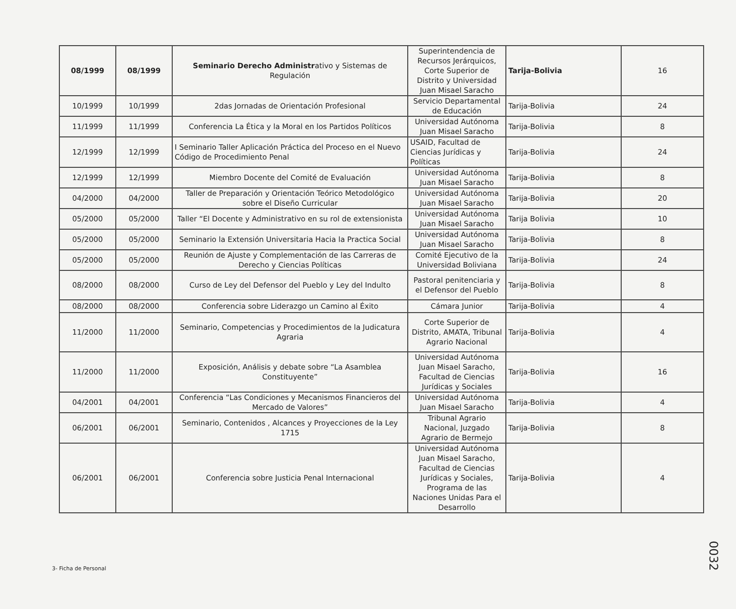| 08/1999 | 08/1999 | Seminario Derecho Administr ativo y Sistemas de Regulación | Superintendencia de Recursos Jerárquicos, Corte Superior de Distrito y Universidad Juan Misael Saracho | Tarija-Bolivia | 16 |
| 10/1999 | 10/1999 | 2das Jornadas de Orientación Profesional | Servicio Departamental de Educación | Tarija-Bolivia | 24 |
| 11/1999 | 11/1999 | Conferencia La Ética y la Moral en los Partidos Políticos | Universidad Autónoma Juan Misael Saracho | Tarija-Bolivia | 8 |
| 12/1999 | 12/1999 | I Seminario Taller Aplicación Práctica del Proceso en el Nuevo Código de Procedimiento Penal | USAID, Facultad de Ciencias Jurídicas y Políticas | Tarija-Bolivia | 24 |
| 12/1999 | 12/1999 | Miembro Docente del Comité de Evaluación | Universidad Autónoma Juan Misael Saracho | Tarija-Bolivia | 8 |
| 04/2000 | 04/2000 | Taller de Preparación y Orientación Teórico Metodológico sobre el Diseño Curricular | Universidad Autónoma Juan Misael Saracho | Tarija-Bolivia | 20 |
| 05/2000 | 05/2000 | Taller “El Docente y Administrativo en su rol de extensionista | Universidad Autónoma Juan Misael Saracho | Tarija Bolivia | 10 |
| 05/2000 | 05/2000 | Seminario la Extensión Universitaria Hacia la Practica Social | Universidad Autónoma Juan Misael Saracho | Tarija-Bolivia | 8 |
| 05/2000 | 05/2000 | Reunión de Ajuste y Complementación de las Carreras de Derecho y Ciencias Políticas | Comité Ejecutivo de la Universidad Boliviana | Tarija-Bolivia | 24 |
| 08/2000 | 08/2000 | Curso de Ley del Defensor del Pueblo y Ley del Indulto | Pastoral penitenciaria y el Defensor del Pueblo | Tarija-Bolivia | 8 |
| 08/2000 | 08/2000 | Conferencia sobre Liderazgo un Camino al Éxito | Cámara Junior | Tarija-Bolivia | 4 |
| 11/2000 | 11/2000 | Seminario, Competencias y Procedimientos de la Judicatura Agraria | Corte Superior de Distrito, AMATA, Tribunal Agrario Nacional | Tarija-Bolivia | 4 |
| 11/2000 | 11/2000 | Exposición, Análisis y debate sobre “La Asamblea Constituyente” | Universidad Autónoma Juan Misael Saracho, Facultad de Ciencias Jurídicas y Sociales | Tarija-Bolivia | 16 |
| 04/2001 | 04/2001 | Conferencia “Las Condiciones y Mecanismos Financieros del Mercado de Valores” | Universidad Autónoma Juan Misael Saracho | Tarija-Bolivia | 4 |
| 06/2001 | 06/2001 | Seminario, Contenidos , Alcances y Proyecciones de la Ley 1715 | Tribunal Agrario Nacional, Juzgado Agrario de Bermejo | Tarija-Bolivia | 8 |
| 06/2001 | 06/2001 | Conferencia sobre Justicia Penal Internacional | Universidad Autónoma Juan Misael Saracho, Facultad de Ciencias Jurídicas y Sociales, Programa de las Naciones Unidas Para el Desarrollo | Tarija-Bolivia | 4 |
3- Ficha de Personal
0032